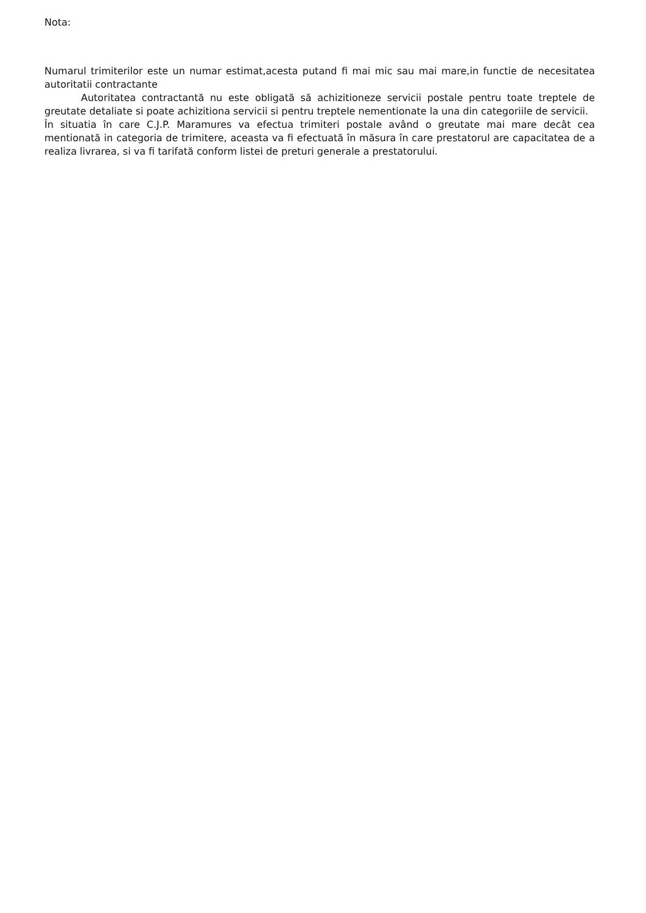Nota:
Numarul trimiterilor este un numar estimat,acesta putand fi mai mic sau mai mare,in functie de necesitatea autoritatii contractante
Autoritatea contractantă nu este obligată să achizitioneze servicii postale pentru toate treptele de greutate detaliate si poate achizitiona servicii si pentru treptele nementionate la una din categoriile de servicii.
În situatia în care C.J.P. Maramures va efectua trimiteri postale având o greutate mai mare decât cea mentionată in categoria de trimitere, aceasta va fi efectuată în măsura în care prestatorul are capacitatea de a realiza livrarea, si va fi tarifată conform listei de preturi generale a prestatorului.